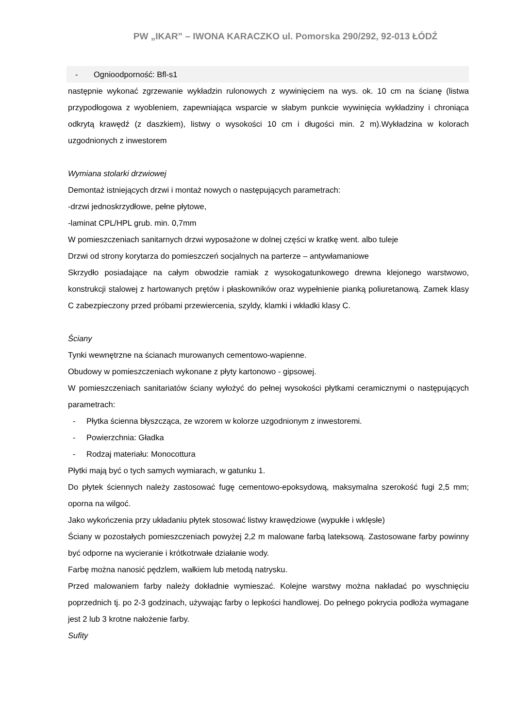PW „IKAR” – IWONA KARACZKO ul. Pomorska 290/292, 92-013 ŁÓDŹ
- Ognioodporność: Bfl-s1
następnie wykonać zgrzewanie wykładzin rulonowych z wywinięciem na wys. ok. 10 cm na ścianę (listwa przypodłogowa z wyobleniem, zapewniająca wsparcie w słabym punkcie wywinięcia wykładziny i chroniąca odkrytą krawędź (z daszkiem), listwy o wysokości 10 cm i długości min. 2 m).Wykładzina w kolorach uzgodnionych z inwestorem
Wymiana stolarki drzwiowej
Demontaż istniejących drzwi i montaż nowych o następujących parametrach:
-drzwi jednoskrzydłowe, pełne płytowe,
-laminat CPL/HPL grub. min. 0,7mm
W pomieszczeniach sanitarnych drzwi wyposażone w dolnej części w kratkę went. albo tuleje
Drzwi od strony korytarza do pomieszczeń socjalnych na parterze – antywłamaniowe
Skrzydło posiadające na całym obwodzie ramiak z wysokogatunkowego drewna klejonego warstwowo, konstrukcji stalowej z hartowanych prętów i płaskowników oraz wypełnienie pianką poliuretanową. Zamek klasy C zabezpieczony przed próbami przewiercenia, szyldy, klamki i wkładki klasy C.
Ściany
Tynki wewnętrzne na ścianach murowanych cementowo-wapienne.
Obudowy w pomieszczeniach wykonane z płyty kartonowo - gipsowej.
W pomieszczeniach sanitariatów ściany wyłożyć do pełnej wysokości płytkami ceramicznymi o następujących parametrach:
- Płytka ścienna błyszcząca, ze wzorem w kolorze uzgodnionym z inwestoremi.
- Powierzchnia: Gładka
- Rodzaj materiału: Monocottura
Płytki mają być o tych samych wymiarach, w gatunku 1.
Do płytek ściennych należy zastosować fugę cementowo-epoksydową, maksymalna szerokość fugi 2,5 mm; oporna na wilgoć.
Jako wykończenia przy układaniu płytek stosować listwy krawędziowe (wypukłe i wklęsłe)
Ściany w pozostałych pomieszczeniach powyżej 2,2 m malowane farbą lateksową. Zastosowane farby powinny być odporne na wycieranie i krótkotrwałe działanie wody.
Farbę można nanosić pędzlem, wałkiem lub metodą natrysku.
Przed malowaniem farby należy dokładnie wymieszać. Kolejne warstwy można nakładać po wyschnięciu poprzednich tj. po 2-3 godzinach, używając farby o lepkości handlowej. Do pełnego pokrycia podłoża wymagane jest 2 lub 3 krotne nałożenie farby.
Sufity